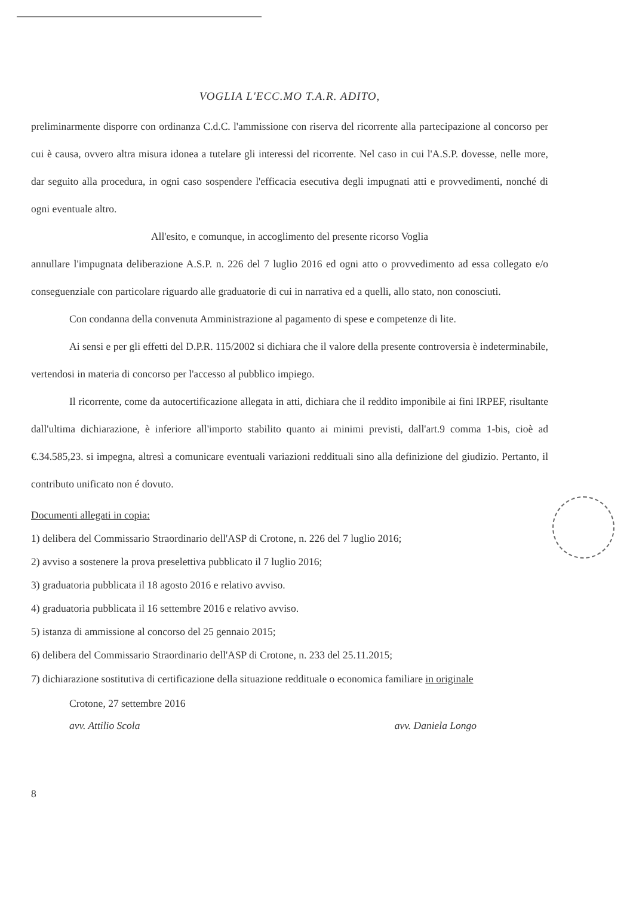VOGLIA L'ECC.MO T.A.R. ADITO,
preliminarmente disporre con ordinanza C.d.C. l'ammissione con riserva del ricorrente alla partecipazione al concorso per cui è causa, ovvero altra misura idonea a tutelare gli interessi del ricorrente. Nel caso in cui l'A.S.P. dovesse, nelle more, dar seguito alla procedura, in ogni caso sospendere l'efficacia esecutiva degli impugnati atti e provvedimenti, nonché di ogni eventuale altro.
All'esito, e comunque, in accoglimento del presente ricorso Voglia
annullare l'impugnata deliberazione A.S.P. n. 226 del 7 luglio 2016 ed ogni atto o provvedimento ad essa collegato e/o conseguenziale con particolare riguardo alle graduatorie di cui in narrativa ed a quelli, allo stato, non conosciuti.
Con condanna della convenuta Amministrazione al pagamento di spese e competenze di lite.
Ai sensi e per gli effetti del D.P.R. 115/2002 si dichiara che il valore della presente controversia è indeterminabile, vertendosi in materia di concorso per l'accesso al pubblico impiego.
Il ricorrente, come da autocertificazione allegata in atti, dichiara che il reddito imponibile ai fini IRPEF, risultante dall'ultima dichiarazione, è inferiore all'importo stabilito quanto ai minimi previsti, dall'art.9 comma 1-bis, cioè ad €.34.585,23. si impegna, altresì a comunicare eventuali variazioni reddituali sino alla definizione del giudizio. Pertanto, il contributo unificato non é dovuto.
Documenti allegati in copia:
1) delibera del Commissario Straordinario dell'ASP di Crotone, n. 226 del 7 luglio 2016;
2) avviso a sostenere la prova preselettiva pubblicato il 7 luglio 2016;
3) graduatoria pubblicata il 18 agosto 2016 e relativo avviso.
4) graduatoria pubblicata il 16 settembre 2016 e relativo avviso.
5) istanza di ammissione al concorso del 25 gennaio 2015;
6) delibera del Commissario Straordinario dell'ASP di Crotone, n. 233 del 25.11.2015;
7) dichiarazione sostitutiva di certificazione della situazione reddituale o economica familiare in originale
Crotone, 27 settembre 2016
avv. Attilio Scola avv. Daniela Longo
8